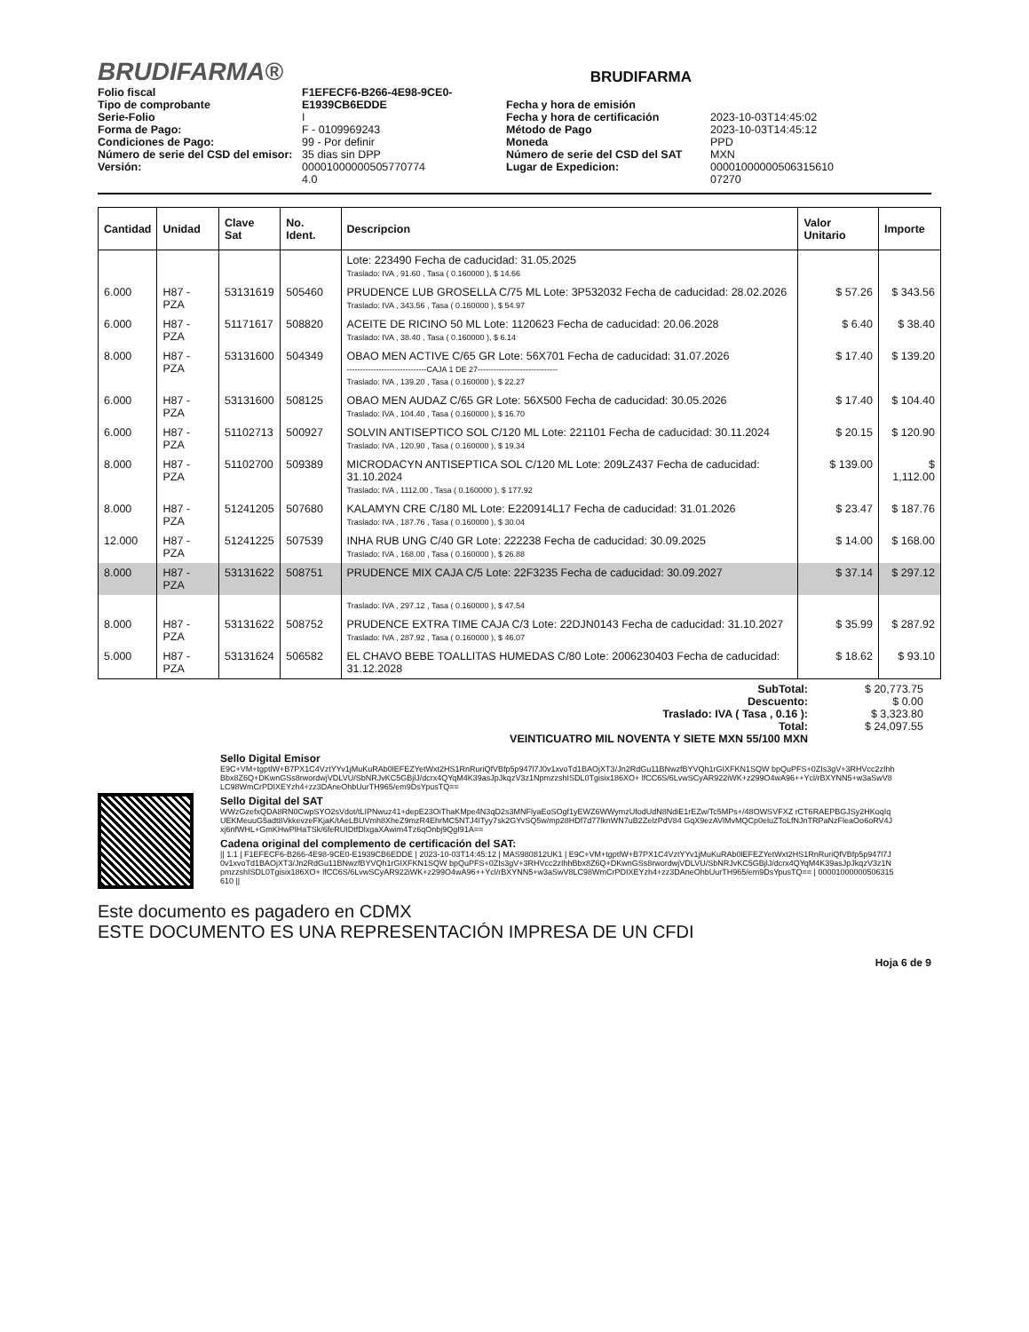BRUDIFARMA®
BRUDIFARMA
Folio fiscal
Tipo de comprobante
Serie-Folio
Forma de Pago:
Condiciones de Pago:
Número de serie del CSD del emisor:
Versión:
F1EFECF6-B266-4E98-9CE0-E1939CB6EDDE
I
F - 0109969243
99 - Por definir
35 dias sin DPP
00001000000505770774
4.0
Fecha y hora de emisión
Fecha y hora de certificación
Método de Pago
Moneda
Número de serie del CSD del SAT
Lugar de Expedicion:
2023-10-03T14:45:02
2023-10-03T14:45:12
PPD
MXN
00001000000506315610
07270
| Cantidad | Unidad | Clave Sat | No. Ident. | Descripcion | Valor Unitario | Importe |
| --- | --- | --- | --- | --- | --- | --- |
| | | | | Lote: 223490 Fecha de caducidad: 31.05.2025 Traslado: IVA , 91.60 , Tasa ( 0.160000 ), $ 14.66 | | |
| 6.000 | H87 - PZA | 53131619 | 505460 | PRUDENCE LUB GROSELLA C/75 ML Lote: 3P532032 Fecha de caducidad: 28.02.2026 Traslado: IVA , 343.56 , Tasa ( 0.160000 ), $ 54.97 | $ 57.26 | $ 343.56 |
| 6.000 | H87 - PZA | 51171617 | 508820 | ACEITE DE RICINO 50 ML Lote: 1120623 Fecha de caducidad: 20.06.2028 Traslado: IVA , 38.40 , Tasa ( 0.160000 ), $ 6.14 | $ 6.40 | $ 38.40 |
| 8.000 | H87 - PZA | 53131600 | 504349 | OBAO MEN ACTIVE C/65 GR Lote: 56X701 Fecha de caducidad: 31.07.2026 ------------------------------CAJA 1 DE 27------------------------------ Traslado: IVA , 139.20 , Tasa ( 0.160000 ), $ 22.27 | $ 17.40 | $ 139.20 |
| 6.000 | H87 - PZA | 53131600 | 508125 | OBAO MEN AUDAZ C/65 GR Lote: 56X500 Fecha de caducidad: 30.05.2026 Traslado: IVA , 104.40 , Tasa ( 0.160000 ), $ 16.70 | $ 17.40 | $ 104.40 |
| 6.000 | H87 - PZA | 51102713 | 500927 | SOLVIN ANTISEPTICO SOL C/120 ML Lote: 221101 Fecha de caducidad: 30.11.2024 Traslado: IVA , 120.90 , Tasa ( 0.160000 ), $ 19.34 | $ 20.15 | $ 120.90 |
| 8.000 | H87 - PZA | 51102700 | 509389 | MICRODACYN ANTISEPTICA SOL C/120 ML Lote: 209LZ437 Fecha de caducidad: 31.10.2024 Traslado: IVA , 1112.00 , Tasa ( 0.160000 ), $ 177.92 | $ 139.00 | $ 1,112.00 |
| 8.000 | H87 - PZA | 51241205 | 507680 | KALAMYN CRE C/180 ML Lote: E220914L17 Fecha de caducidad: 31.01.2026 Traslado: IVA , 187.76 , Tasa ( 0.160000 ), $ 30.04 | $ 23.47 | $ 187.76 |
| 12.000 | H87 - PZA | 51241225 | 507539 | INHA RUB UNG C/40 GR Lote: 222238 Fecha de caducidad: 30.09.2025 Traslado: IVA , 168.00 , Tasa ( 0.160000 ), $ 26.88 | $ 14.00 | $ 168.00 |
| 8.000 | H87 - PZA | 53131622 | 508751 | PRUDENCE MIX CAJA C/5 Lote: 22F3235 Fecha de caducidad: 30.09.2027 | $ 37.14 | $ 297.12 |
| | | | | Traslado: IVA , 297.12 , Tasa ( 0.160000 ), $ 47.54 | | |
| 8.000 | H87 - PZA | 53131622 | 508752 | PRUDENCE EXTRA TIME CAJA C/3 Lote: 22DJN0143 Fecha de caducidad: 31.10.2027 Traslado: IVA , 287.92 , Tasa ( 0.160000 ), $ 46.07 | $ 35.99 | $ 287.92 |
| 5.000 | H87 - PZA | 53131624 | 506582 | EL CHAVO BEBE TOALLITAS HUMEDAS C/80 Lote: 2006230403 Fecha de caducidad: 31.12.2028 | $ 18.62 | $ 93.10 |
SubTotal:
Descuento:
Traslado: IVA ( Tasa , 0.16 ):
Total:
VEINTICUATRO MIL NOVENTA Y SIETE MXN 55/100 MXN
$ 20,773.75
$ 0.00
$ 3,323.80
$ 24,097.55
Sello Digital Emisor
E9C+VM+tgptlW+B7PX1C4VztYYv1jMuKuRAb0lEFEZYetWxt2HS1RnRuriQfVBfp5p947l7J0v1xvoTd1BAOjXT3/Jn2RdGu11BNwzfBYVQh1rGIXFKN1SQW bpQuPFS+0ZIs3gV+3RHVcc2zIhhBbx8Z6Q+DKwnGSs8rwordwjVDLVU/SbNRJvKC5GBjlJ/dcrx4QYqM4K39asJpJkqzV3z1NpmzzshISDL0Tgisix186XO+ lfCC6S/6LvwSCyAR922iWK+z299O4wA96++Ycl/rBXYNN5+w3aSwV8LC98WmCrPDIXEYzh4+zz3DAneOhbUurTH965/em9DsYpusTQ==
Sello Digital del SAT
WWzGzefxQDA8RN0CwpSYO2sVdot/tLIPNwuz41+depE23OiThaKMpe4N3qD2s3MNFlyaEoSOgf1yEWZ6WWymzUfodUdN8NdiE1rEZw/Tc5MPs+/48OWSVFXZ rCT6RAEPBGJSy2HKoqIqUEKMeuuG5adt8VkkevzeFKjaK/tAeLBUVmh8XheZ9mzR4EhrMC5NTJ4ITyy7sk2GYvSQ5w/mp28HDf7d77lknWN7uB2ZelzPdV84 GqX9ezAVlMvMQCp0eluZToLfNJnTRPaNzFleaOo6oRV4Jxj6nfWHL+GmKHwPlHaTSk/6feRUIDtfDlxgaXAwim4Tz6qOnbj9QgI91A==
Cadena original del complemento de certificación del SAT:
|| 1.1 | F1EFECF6-B266-4E98-9CE0-E1939CB6EDDE | 2023-10-03T14:45:12 | MAS980812UK1 | E9C+VM+tgptlW+B7PX1C4VztYYv1jMuKuRAb0lEFEZYetWxt2HS1RnRuriQfVBfp5p947l7J0v1xvoTd1BAOjXT3/Jn2RdGu11BNwzfBYVQh1rGIXFKN1SQW bpQuPFS+0ZIs3gV+3RHVcc2zIhhBbx8Z6Q+DKwnGSs8rwordwjVDLVU/SbNRJvKC5GBjlJ/dcrx4QYqM4K39asJpJkqzV3z1NpmzzshISDL0Tgisix186XO+ lfCC6S/6LvwSCyAR922iWK+z299O4wA96++Ycl/rBXYNN5+w3aSwV8LC98WmCrPDIXEYzh4+zz3DAneOhbUurTH965/em9DsYpusTQ== | 00001000000506315610 ||
Este documento es pagadero en CDMX
ESTE DOCUMENTO ES UNA REPRESENTACIÓN IMPRESA DE UN CFDI
Hoja 6 de 9